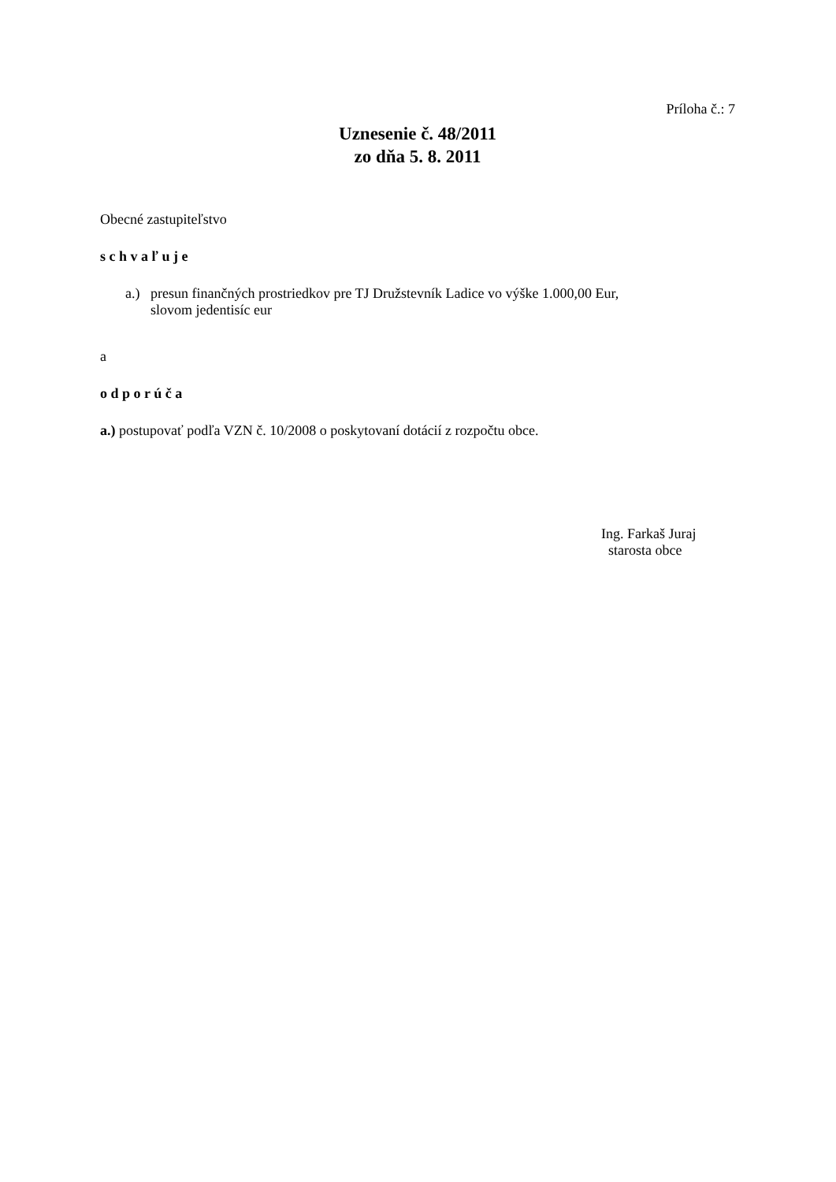Príloha č.: 7
Uznesenie č. 48/2011
zo dňa 5. 8. 2011
Obecné zastupiteľstvo
s c h v a ľ u j e
a.) presun finančných prostriedkov pre TJ Družstevník Ladice vo výške 1.000,00 Eur,
slovom jedentisíc eur
a
o d p o r ú č a
a.) postupovať podľa VZN č. 10/2008 o poskytovaní dotácií z rozpočtu obce.
Ing. Farkaš Juraj
starosta obce